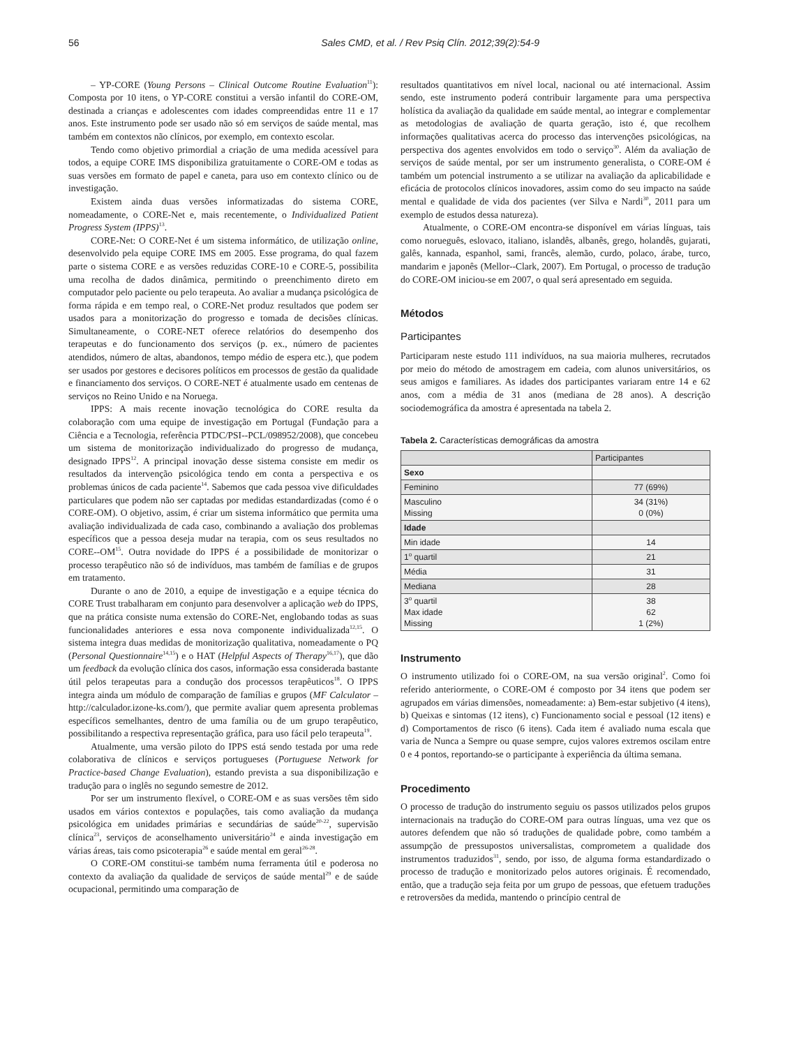56 Sales CMD, et al. / Rev Psiq Clín. 2012;39(2):54-9
– YP-CORE (Young Persons – Clinical Outcome Routine Evaluation<sup>11</sup>): Composta por 10 itens, o YP-CORE constitui a versão infantil do CORE-OM, destinada a crianças e adolescentes com idades compreendidas entre 11 e 17 anos. Este instrumento pode ser usado não só em serviços de saúde mental, mas também em contextos não clínicos, por exemplo, em contexto escolar.
Tendo como objetivo primordial a criação de uma medida acessível para todos, a equipe CORE IMS disponibiliza gratuitamente o CORE-OM e todas as suas versões em formato de papel e caneta, para uso em contexto clínico ou de investigação.
Existem ainda duas versões informatizadas do sistema CORE, nomeadamente, o CORE-Net e, mais recentemente, o Individualized Patient Progress System (IPPS)<sup>13</sup>.
CORE-Net: O CORE-Net é um sistema informático, de utilização online, desenvolvido pela equipe CORE IMS em 2005. Esse programa, do qual fazem parte o sistema CORE e as versões reduzidas CORE-10 e CORE-5, possibilita uma recolha de dados dinâmica, permitindo o preenchimento direto em computador pelo paciente ou pelo terapeuta. Ao avaliar a mudança psicológica de forma rápida e em tempo real, o CORE-Net produz resultados que podem ser usados para a monitorização do progresso e tomada de decisões clínicas. Simultaneamente, o CORE-NET oferece relatórios do desempenho dos terapeutas e do funcionamento dos serviços (p. ex., número de pacientes atendidos, número de altas, abandonos, tempo médio de espera etc.), que podem ser usados por gestores e decisores políticos em processos de gestão da qualidade e financiamento dos serviços. O CORE-NET é atualmente usado em centenas de serviços no Reino Unido e na Noruega.
IPPS: A mais recente inovação tecnológica do CORE resulta da colaboração com uma equipe de investigação em Portugal (Fundação para a Ciência e a Tecnologia, referência PTDC/PSI--PCL/098952/2008), que concebeu um sistema de monitorização individualizado do progresso de mudança, designado IPPS<sup>12</sup>. A principal inovação desse sistema consiste em medir os resultados da intervenção psicológica tendo em conta a perspectiva e os problemas únicos de cada paciente<sup>14</sup>. Sabemos que cada pessoa vive dificuldades particulares que podem não ser captadas por medidas estandardizadas (como é o CORE-OM). O objetivo, assim, é criar um sistema informático que permita uma avaliação individualizada de cada caso, combinando a avaliação dos problemas específicos que a pessoa deseja mudar na terapia, com os seus resultados no CORE--OM<sup>15</sup>. Outra novidade do IPPS é a possibilidade de monitorizar o processo terapêutico não só de indivíduos, mas também de famílias e de grupos em tratamento.
Durante o ano de 2010, a equipe de investigação e a equipe técnica do CORE Trust trabalharam em conjunto para desenvolver a aplicação web do IPPS, que na prática consiste numa extensão do CORE-Net, englobando todas as suas funcionalidades anteriores e essa nova componente individualizada<sup>12,15</sup>. O sistema integra duas medidas de monitorização qualitativa, nomeadamente o PQ (Personal Questionnaire<sup>14,15</sup>) e o HAT (Helpful Aspects of Therapy<sup>16,17</sup>), que dão um feedback da evolução clínica dos casos, informação essa considerada bastante útil pelos terapeutas para a condução dos processos terapêuticos<sup>18</sup>. O IPPS integra ainda um módulo de comparação de famílias e grupos (MF Calculator – http://calculador.izone-ks.com/), que permite avaliar quem apresenta problemas específicos semelhantes, dentro de uma família ou de um grupo terapêutico, possibilitando a respectiva representação gráfica, para uso fácil pelo terapeuta<sup>19</sup>.
Atualmente, uma versão piloto do IPPS está sendo testada por uma rede colaborativa de clínicos e serviços portugueses (Portuguese Network for Practice-based Change Evaluation), estando prevista a sua disponibilização e tradução para o inglês no segundo semestre de 2012.
Por ser um instrumento flexível, o CORE-OM e as suas versões têm sido usados em vários contextos e populações, tais como avaliação da mudança psicológica em unidades primárias e secundárias de saúde<sup>20-22</sup>, supervisão clínica<sup>23</sup>, serviços de aconselhamento universitário<sup>24</sup> e ainda investigação em várias áreas, tais como psicoterapia<sup>26</sup> e saúde mental em geral<sup>26-28</sup>.
O CORE-OM constitui-se também numa ferramenta útil e poderosa no contexto da avaliação da qualidade de serviços de saúde mental<sup>29</sup> e de saúde ocupacional, permitindo uma comparação de
resultados quantitativos em nível local, nacional ou até internacional. Assim sendo, este instrumento poderá contribuir largamente para uma perspectiva holística da avaliação da qualidade em saúde mental, ao integrar e complementar as metodologias de avaliação de quarta geração, isto é, que recolhem informações qualitativas acerca do processo das intervenções psicológicas, na perspectiva dos agentes envolvidos em todo o serviço<sup>30</sup>. Além da avaliação de serviços de saúde mental, por ser um instrumento generalista, o CORE-OM é também um potencial instrumento a se utilizar na avaliação da aplicabilidade e eficácia de protocolos clínicos inovadores, assim como do seu impacto na saúde mental e qualidade de vida dos pacientes (ver Silva e Nardi<sup>30</sup>, 2011 para um exemplo de estudos dessa natureza).
Atualmente, o CORE-OM encontra-se disponível em várias línguas, tais como norueguês, eslovaco, italiano, islandês, albanês, grego, holandês, gujarati, galês, kannada, espanhol, sami, francês, alemão, curdo, polaco, árabe, turco, mandarim e japonês (Mellor--Clark, 2007). Em Portugal, o processo de tradução do CORE-OM iniciou-se em 2007, o qual será apresentado em seguida.
Métodos
Participantes
Participaram neste estudo 111 indivíduos, na sua maioria mulheres, recrutados por meio do método de amostragem em cadeia, com alunos universitários, os seus amigos e familiares. As idades dos participantes variaram entre 14 e 62 anos, com a média de 31 anos (mediana de 28 anos). A descrição sociodemográfica da amostra é apresentada na tabela 2.
Tabela 2. Características demográficas da amostra
| | Participantes |
| --- | --- |
| Sexo | |
| Feminino | 77 (69%) |
| Masculino Missing | 34 (31%) 0 (0%) |
| Idade | |
| Min idade | 14 |
| 1<sup>o</sup> quartil | 21 |
| Média | 31 |
| Mediana | 28 |
| 3<sup>o</sup> quartil Max idade Missing | 38 62 1 (2%) |
Instrumento
O instrumento utilizado foi o CORE-OM, na sua versão original<sup>2</sup>. Como foi referido anteriormente, o CORE-OM é composto por 34 itens que podem ser agrupados em várias dimensões, nomeadamente: a) Bem-estar subjetivo (4 itens), b) Queixas e sintomas (12 itens), c) Funcionamento social e pessoal (12 itens) e d) Comportamentos de risco (6 itens). Cada item é avaliado numa escala que varia de Nunca a Sempre ou quase sempre, cujos valores extremos oscilam entre 0 e 4 pontos, reportando-se o participante à experiência da última semana.
Procedimento
O processo de tradução do instrumento seguiu os passos utilizados pelos grupos internacionais na tradução do CORE-OM para outras línguas, uma vez que os autores defendem que não só traduções de qualidade pobre, como também a assumpção de pressupostos universalistas, comprometem a qualidade dos instrumentos traduzidos<sup>31</sup>, sendo, por isso, de alguma forma estandardizado o processo de tradução e monitorizado pelos autores originais. É recomendado, então, que a tradução seja feita por um grupo de pessoas, que efetuem traduções e retroversões da medida, mantendo o princípio central de